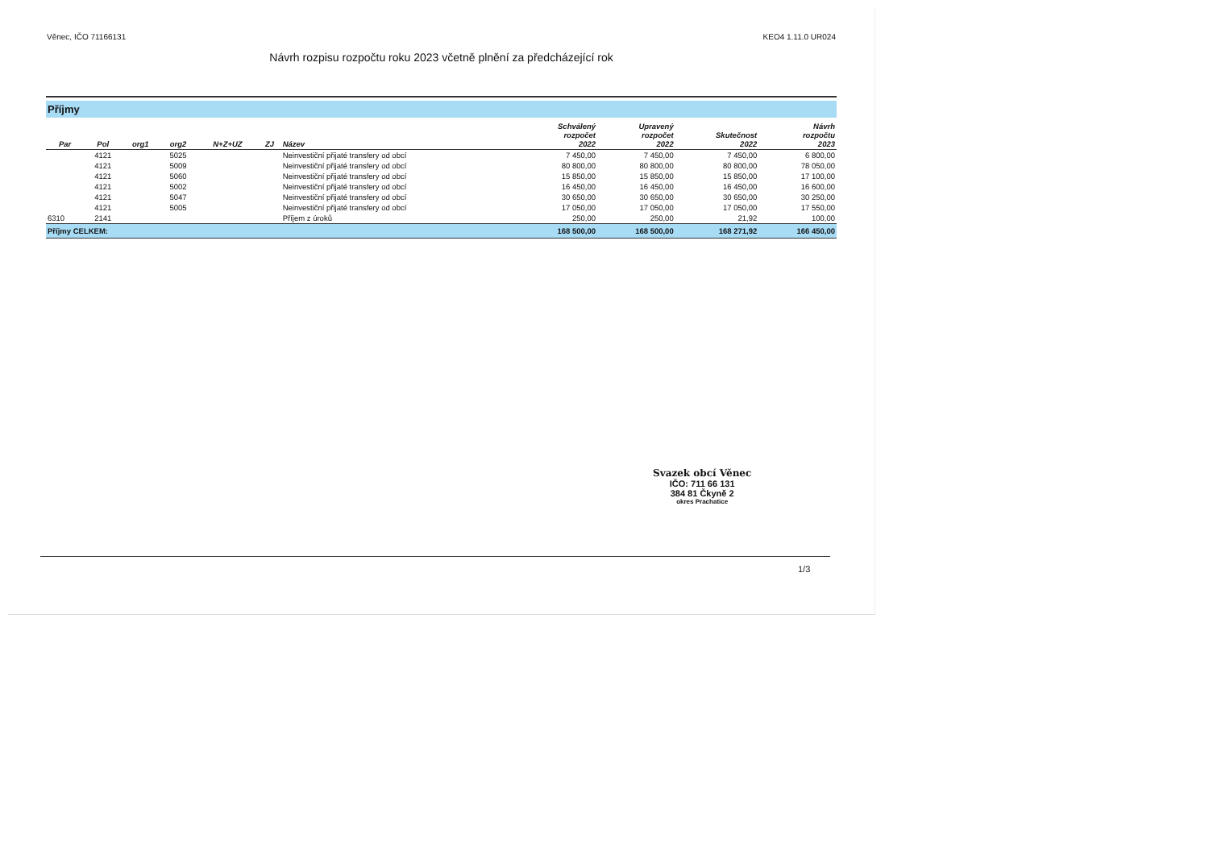Věnec, IČO 71166131 KEO4 1.11.0 UR024
Návrh rozpisu rozpočtu roku 2023 včetně plnění za předcházející rok
Příjmy
| Par | Pol | org1 | org2 | N+Z+UZ | ZJ | Název | Schválený rozpočet 2022 | Upravený rozpočet 2022 | Skutečnost 2022 | Návrh rozpočtu 2023 |
| --- | --- | --- | --- | --- | --- | --- | --- | --- | --- | --- |
| | 4121 | | 5025 | | | Neinvestiční přijaté transfery od obcí | 7 450,00 | 7 450,00 | 7 450,00 | 6 800,00 |
| | 4121 | | 5009 | | | Neinvestiční přijaté transfery od obcí | 80 800,00 | 80 800,00 | 80 800,00 | 78 050,00 |
| | 4121 | | 5060 | | | Neinvestiční přijaté transfery od obcí | 15 850,00 | 15 850,00 | 15 850,00 | 17 100,00 |
| | 4121 | | 5002 | | | Neinvestiční přijaté transfery od obcí | 16 450,00 | 16 450,00 | 16 450,00 | 16 600,00 |
| | 4121 | | 5047 | | | Neinvestiční přijaté transfery od obcí | 30 650,00 | 30 650,00 | 30 650,00 | 30 250,00 |
| | 4121 | | 5005 | | | Neinvestiční přijaté transfery od obcí | 17 050,00 | 17 050,00 | 17 050,00 | 17 550,00 |
| 6310 | 2141 | | | | | Příjem z úroků | 250,00 | 250,00 | 21,92 | 100,00 |
| Příjmy CELKEM: | | | | | | | 168 500,00 | 168 500,00 | 168 271,92 | 166 450,00 |
Svazek obcí Věnec
IČO: 711 66 131
384 81 Čkyně 2
okres Prachatice
1/3